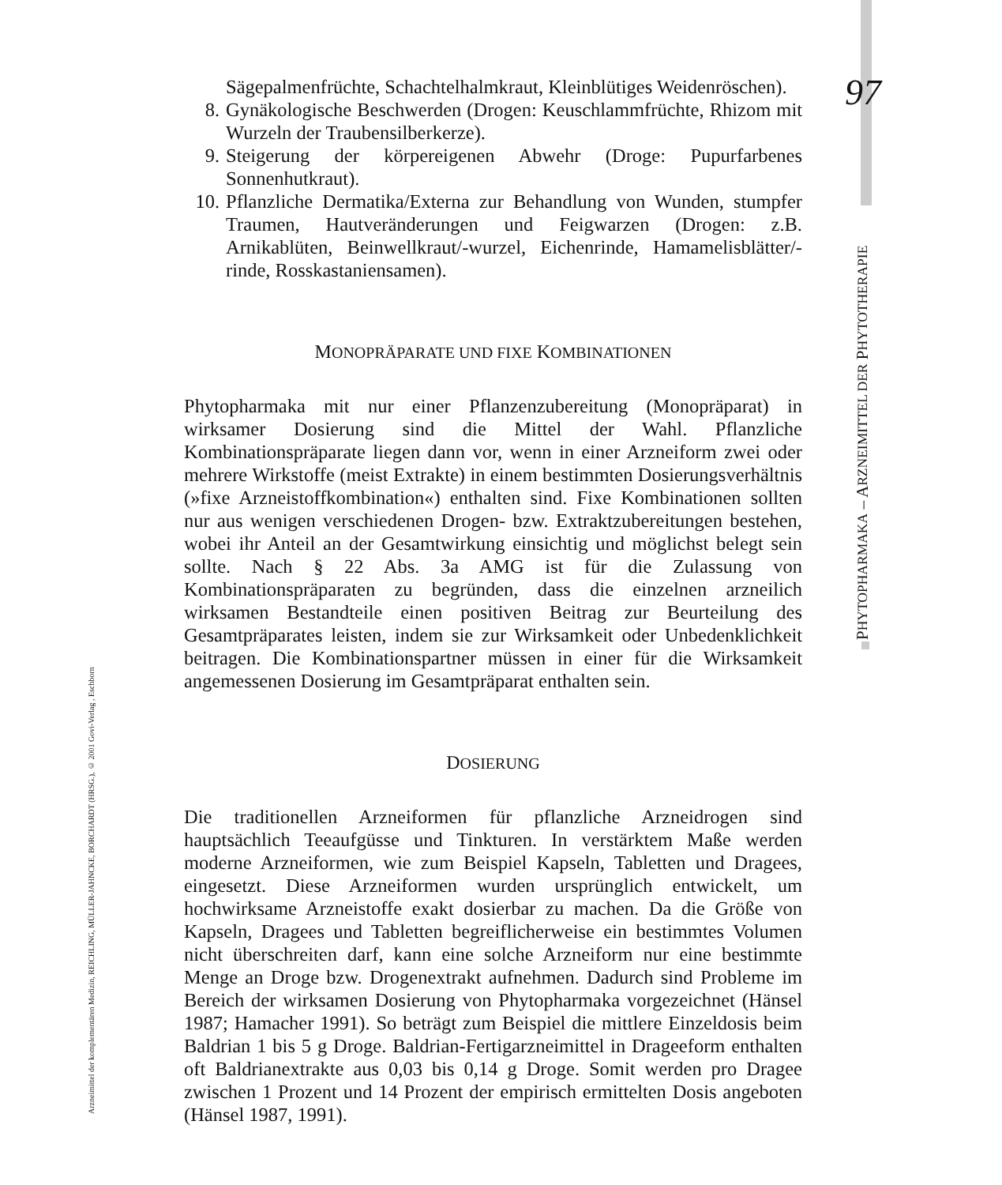97
PHYTOPHARMAKA – ARZNEIMITTEL DER PHYTOTHERAPIE
Arzneimittel der komplementären Medizin, REICHLING, MÜLLER-JAHNCKE, BORCHARDT (HRSG.), © 2001 Govi-Verlag , Eschborn
Sägepalmenfrüchte, Schachtelhalmkraut, Kleinblütiges Weidenröschen).
8. Gynäkologische Beschwerden (Drogen: Keuschlammfrüchte, Rhizom mit Wurzeln der Traubensilberkerze).
9. Steigerung der körpereigenen Abwehr (Droge: Pupurfarbenes Sonnenhutkraut).
10. Pflanzliche Dermatika/Externa zur Behandlung von Wunden, stumpfer Traumen, Hautveränderungen und Feigwarzen (Drogen: z.B. Arnikablüten, Beinwellkraut/-wurzel, Eichenrinde, Hamamelisblätter/-rinde, Rosskastaniensamen).
MONOPRÄPARATE UND FIXE KOMBINATIONEN
Phytopharmaka mit nur einer Pflanzenzubereitung (Monopräparat) in wirksamer Dosierung sind die Mittel der Wahl. Pflanzliche Kombinationspräparate liegen dann vor, wenn in einer Arzneiform zwei oder mehrere Wirkstoffe (meist Extrakte) in einem bestimmten Dosierungsverhältnis (»fixe Arzneistoffkombination«) enthalten sind. Fixe Kombinationen sollten nur aus wenigen verschiedenen Drogen- bzw. Extraktzubereitungen bestehen, wobei ihr Anteil an der Gesamtwirkung einsichtig und möglichst belegt sein sollte. Nach § 22 Abs. 3a AMG ist für die Zulassung von Kombinationspräparaten zu begründen, dass die einzelnen arzneilich wirksamen Bestandteile einen positiven Beitrag zur Beurteilung des Gesamtpräparates leisten, indem sie zur Wirksamkeit oder Unbedenklichkeit beitragen. Die Kombinationspartner müssen in einer für die Wirksamkeit angemessenen Dosierung im Gesamtpräparat enthalten sein.
DOSIERUNG
Die traditionellen Arzneiformen für pflanzliche Arzneidrogen sind hauptsächlich Teeaufgüsse und Tinkturen. In verstärktem Maße werden moderne Arzneiformen, wie zum Beispiel Kapseln, Tabletten und Dragees, eingesetzt. Diese Arzneiformen wurden ursprünglich entwickelt, um hochwirksame Arzneistoffe exakt dosierbar zu machen. Da die Größe von Kapseln, Dragees und Tabletten begreiflicherweise ein bestimmtes Volumen nicht überschreiten darf, kann eine solche Arzneiform nur eine bestimmte Menge an Droge bzw. Drogenextrakt aufnehmen. Dadurch sind Probleme im Bereich der wirksamen Dosierung von Phytopharmaka vorgezeichnet (Hänsel 1987; Hamacher 1991). So beträgt zum Beispiel die mittlere Einzeldosis beim Baldrian 1 bis 5 g Droge. Baldrian-Fertigarzneimittel in Drageeform enthalten oft Baldrianextrakte aus 0,03 bis 0,14 g Droge. Somit werden pro Dragee zwischen 1 Prozent und 14 Prozent der empirisch ermittelten Dosis angeboten (Hänsel 1987, 1991).